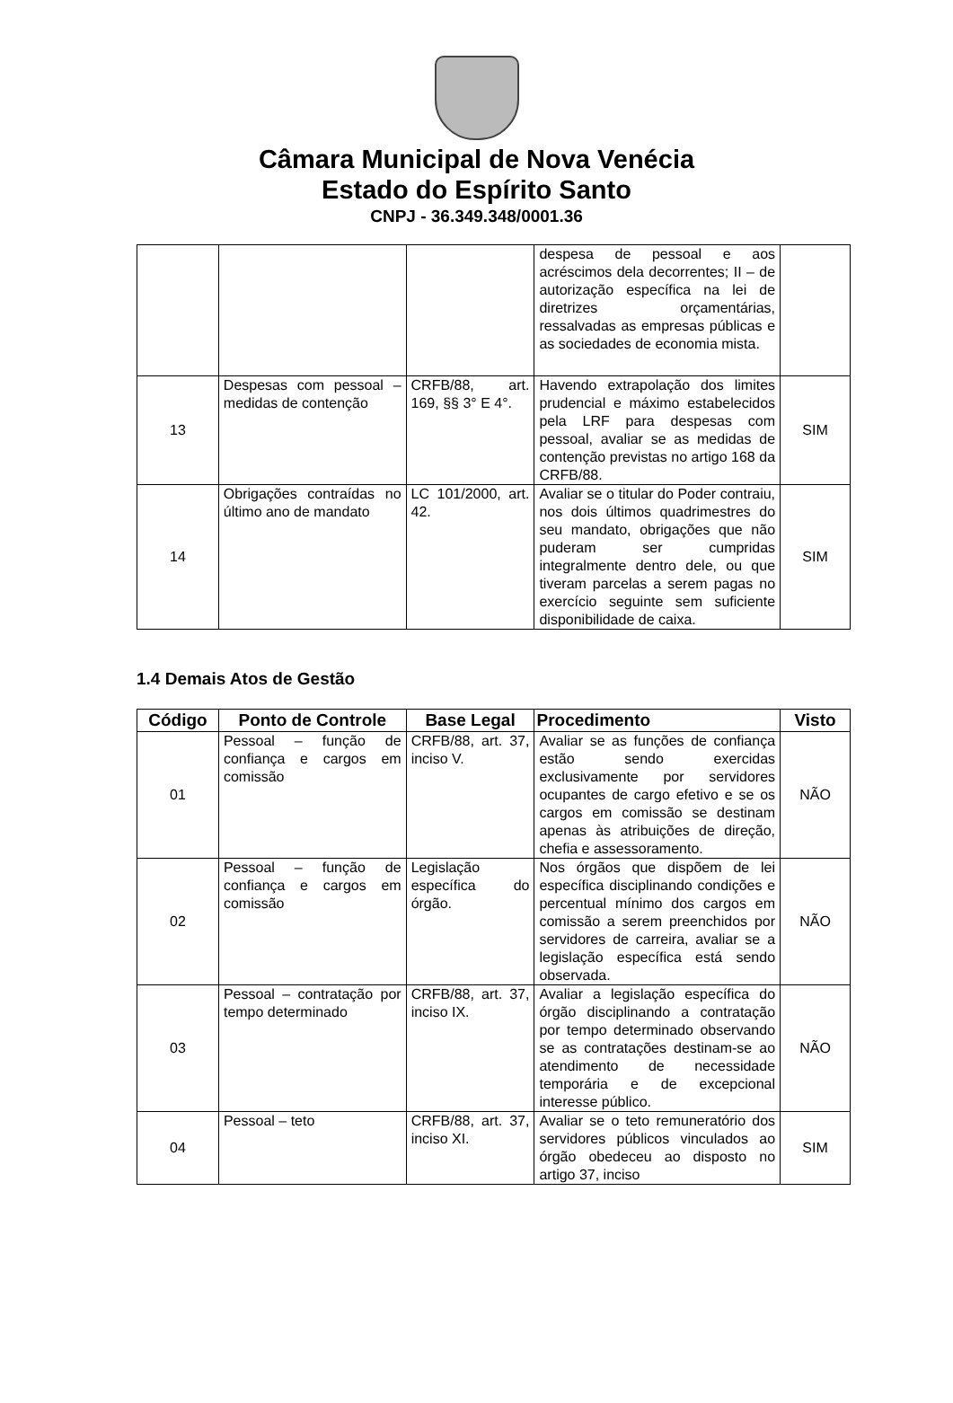Câmara Municipal de Nova Venécia
Estado do Espírito Santo
CNPJ - 36.349.348/0001.36
| | | | despesa de pessoal e aos acréscimos dela decorrentes; II – de autorização específica na lei de diretrizes orçamentárias, ressalvadas as empresas públicas e as sociedades de economia mista. | |
| 13 | Despesas com pessoal – medidas de contenção | CRFB/88, art. 169, §§ 3° E 4°. | Havendo extrapolação dos limites prudencial e máximo estabelecidos pela LRF para despesas com pessoal, avaliar se as medidas de contenção previstas no artigo 168 da CRFB/88. | SIM |
| 14 | Obrigações contraídas no último ano de mandato | LC 101/2000, art. 42. | Avaliar se o titular do Poder contraiu, nos dois últimos quadrimestres do seu mandato, obrigações que não puderam ser cumpridas integralmente dentro dele, ou que tiveram parcelas a serem pagas no exercício seguinte sem suficiente disponibilidade de caixa. | SIM |
1.4 Demais Atos de Gestão
| Código | Ponto de Controle | Base Legal | Procedimento | Visto |
| --- | --- | --- | --- | --- |
| 01 | Pessoal – função de confiança e cargos em comissão | CRFB/88, art. 37, inciso V. | Avaliar se as funções de confiança estão sendo exercidas exclusivamente por servidores ocupantes de cargo efetivo e se os cargos em comissão se destinam apenas às atribuições de direção, chefia e assessoramento. | NÃO |
| 02 | Pessoal – função de confiança e cargos em comissão | Legislação específica do órgão. | Nos órgãos que dispõem de lei específica disciplinando condições e percentual mínimo dos cargos em comissão a serem preenchidos por servidores de carreira, avaliar se a legislação específica está sendo observada. | NÃO |
| 03 | Pessoal – contratação por tempo determinado | CRFB/88, art. 37, inciso IX. | Avaliar a legislação específica do órgão disciplinando a contratação por tempo determinado observando se as contratações destinam-se ao atendimento de necessidade temporária e de excepcional interesse público. | NÃO |
| 04 | Pessoal – teto | CRFB/88, art. 37, inciso XI. | Avaliar se o teto remuneratório dos servidores públicos vinculados ao órgão obedeceu ao disposto no artigo 37, inciso | SIM |